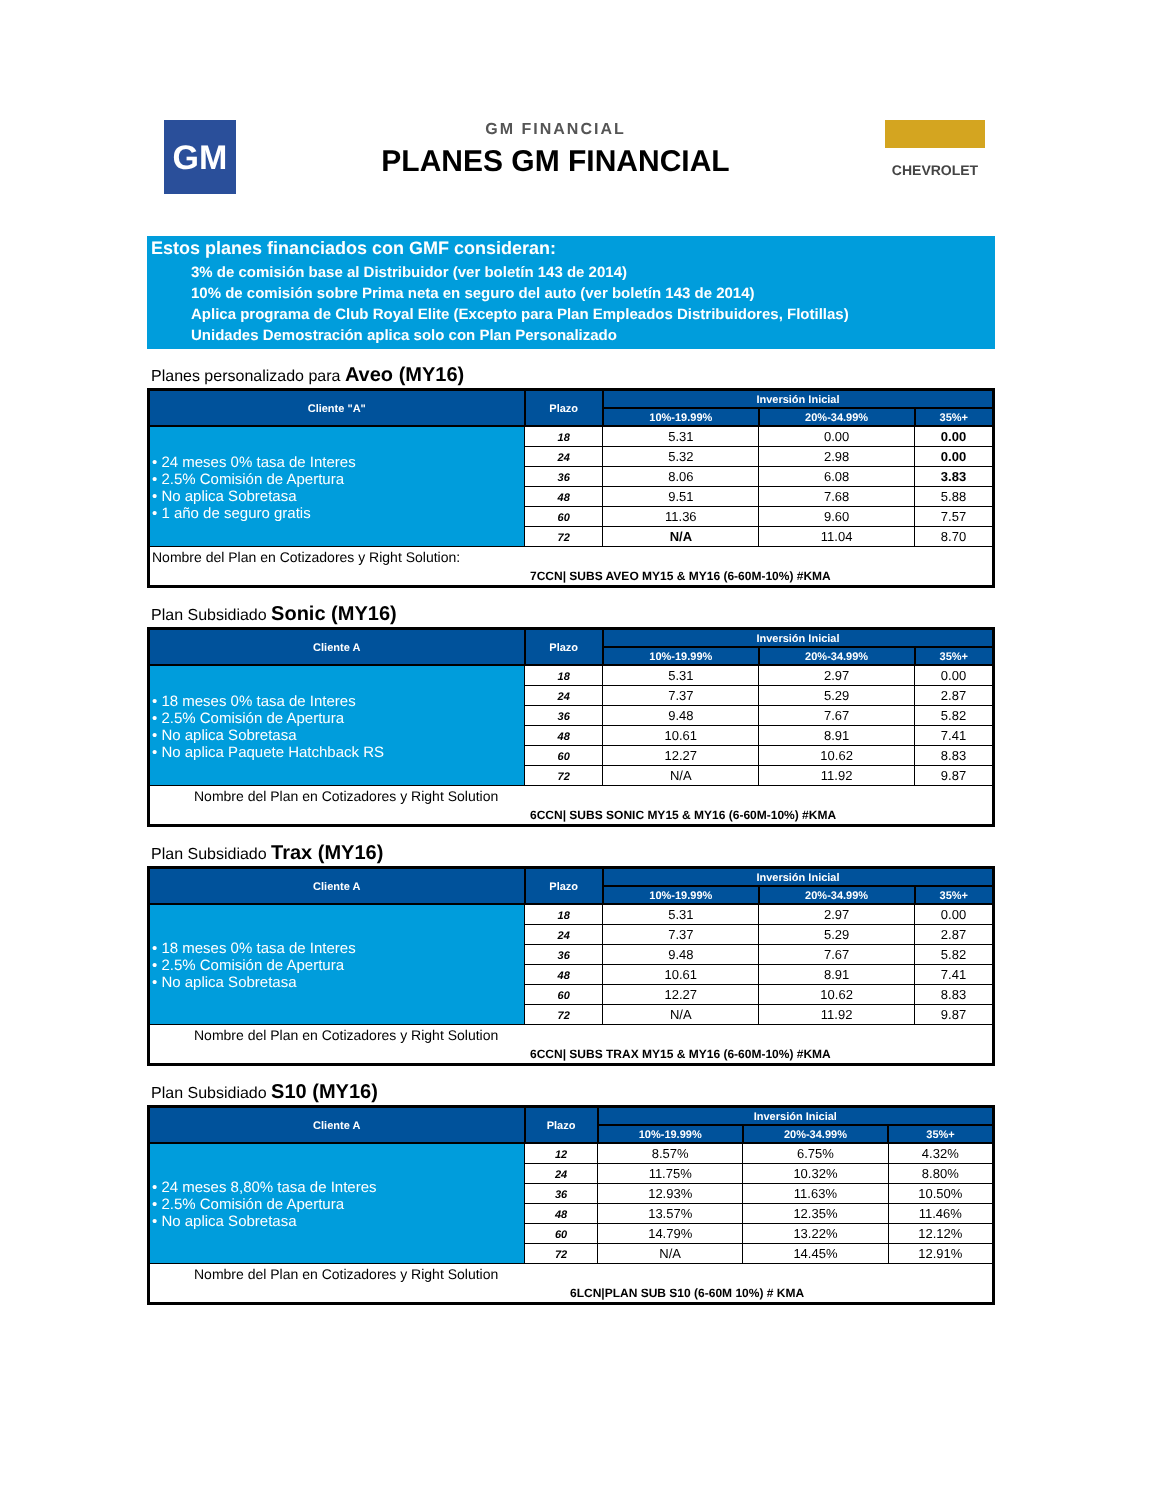GM
GM FINANCIAL
PLANES GM FINANCIAL
CHEVROLET
Estos planes financiados con GMF consideran:
3% de comisión base al Distribuidor (ver boletín 143 de 2014)
10% de comisión sobre Prima neta en seguro del auto (ver boletín 143 de 2014)
Aplica programa de Club Royal Elite (Excepto para Plan Empleados Distribuidores, Flotillas)
Unidades Demostración aplica solo con Plan Personalizado
Planes personalizado para Aveo (MY16)
| Cliente "A" | Plazo | Inversión Inicial | | |
| --- | --- | --- | --- | --- |
| | | 10%-19.99% | 20%-34.99% | 35%+ |
| • 24 meses 0% tasa de Interes • 2.5% Comisión de Apertura • No aplica Sobretasa • 1 año de seguro gratis | 18 | 5.31 | 0.00 | 0.00 |
| | 24 | 5.32 | 2.98 | 0.00 |
| | 36 | 8.06 | 6.08 | 3.83 |
| | 48 | 9.51 | 7.68 | 5.88 |
| | 60 | 11.36 | 9.60 | 7.57 |
| | 72 | N/A | 11.04 | 8.70 |
| Nombre del Plan en Cotizadores y Right Solution: | | | | |
| 7CCN/ SUBS AVEO MY15 & MY16 (6-60M-10%) #KMA | | | | |
Plan Subsidiado Sonic (MY16)
| Cliente A | Plazo | Inversión Inicial | | |
| --- | --- | --- | --- | --- |
| | | 10%-19.99% | 20%-34.99% | 35%+ |
| • 18 meses 0% tasa de Interes • 2.5% Comisión de Apertura • No aplica Sobretasa • No aplica Paquete Hatchback RS | 18 | 5.31 | 2.97 | 0.00 |
| | 24 | 7.37 | 5.29 | 2.87 |
| | 36 | 9.48 | 7.67 | 5.82 |
| | 48 | 10.61 | 8.91 | 7.41 |
| | 60 | 12.27 | 10.62 | 8.83 |
| | 72 | N/A | 11.92 | 9.87 |
| Nombre del Plan en Cotizadores y Right Solution | | | | |
| 6CCN/ SUBS SONIC MY15 & MY16 (6-60M-10%) #KMA | | | | |
Plan Subsidiado Trax (MY16)
| Cliente A | Plazo | Inversión Inicial | | |
| --- | --- | --- | --- | --- |
| | | 10%-19.99% | 20%-34.99% | 35%+ |
| • 18 meses 0% tasa de Interes • 2.5% Comisión de Apertura • No aplica Sobretasa | 18 | 5.31 | 2.97 | 0.00 |
| | 24 | 7.37 | 5.29 | 2.87 |
| | 36 | 9.48 | 7.67 | 5.82 |
| | 48 | 10.61 | 8.91 | 7.41 |
| | 60 | 12.27 | 10.62 | 8.83 |
| | 72 | N/A | 11.92 | 9.87 |
| Nombre del Plan en Cotizadores y Right Solution | | | | |
| 6CCN/ SUBS TRAX MY15 & MY16 (6-60M-10%) #KMA | | | | |
Plan Subsidiado S10 (MY16)
| Cliente A | Plazo | Inversión Inicial | | |
| --- | --- | --- | --- | --- |
| | | 10%-19.99% | 20%-34.99% | 35%+ |
| • 24 meses 8,80% tasa de Interes • 2.5% Comisión de Apertura • No aplica Sobretasa | 12 | 8.57% | 6.75% | 4.32% |
| | 24 | 11.75% | 10.32% | 8.80% |
| | 36 | 12.93% | 11.63% | 10.50% |
| | 48 | 13.57% | 12.35% | 11.46% |
| | 60 | 14.79% | 13.22% | 12.12% |
| | 72 | N/A | 14.45% | 12.91% |
| Nombre del Plan en Cotizadores y Right Solution | | | | |
| 6LCN/PLAN SUB S10 (6-60M 10%) # KMA | | | | |